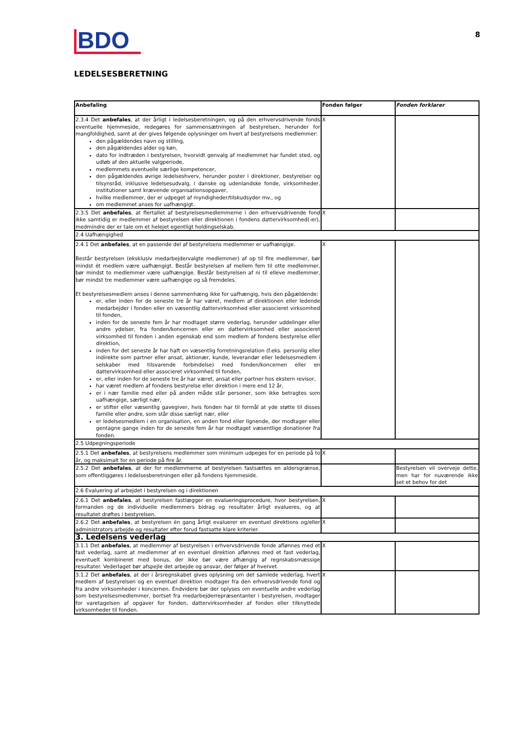BDO 8
LEDELSESBERETNING
| Anbefaling | Fonden følger | Fonden forklarer |
| --- | --- | --- |
| 2.3.4 Det anbefales , at der årligt i ledelsesberetningen, og på den erhvervsdrivende fonds eventuelle hjemmeside, redegøres for sammensætningen af bestyrelsen, herunder for mangfoldighed, samt at der gives følgende oplysninger om hvert af bestyrelsens medlemmer: den pågældendes navn og stilling, den pågældendes alder og køn, dato for indtræden i bestyrelsen, hvorvidt genvalg af medlemmet har fundet sted, og udløb af den aktuelle valgperiode, medlemmets eventuelle særlige kompetencer, den pågældendes øvrige ledelseshverv, herunder poster i direktioner, bestyrelser og tilsynsråd, inklusive ledelsesudvalg, i danske og udenlandske fonde, virksomheder, institutioner samt krævende organisationsopgaver, hvilke medlemmer, der er udpeget af myndigheder/tilskudsyder mv., og om medlemmet anses for uafhængigt. | X | |
| 2.3.5 Det anbefales , at flertallet af bestyrelsesmedlemmerne i den erhvervsdrivende fond ikke samtidig er medlemmer af bestyrelsen eller direktionen i fondens dattervirksomhed(-er), medmindre der er tale om et helejet egentligt holdingselskab. | X | |
| 2.4 Uafhængighed | | |
| 2.4.1 Det anbefales , at en passende del af bestyrelsens medlemmer er uafhængige. Består bestyrelsen (eksklusiv medarbejdervalgte medlemmer) af op til fire medlemmer, bør mindst ét medlem være uafhængigt. Består bestyrelsen af mellem fem til otte medlemmer, bør mindst to medlemmer være uafhængige. Består bestyrelsen af ni til elleve medlemmer, bør mindst tre medlemmer være uafhængige og så fremdeles. Et bestyrelsesmedlem anses i denne sammenhæng ikke for uafhængig, hvis den pågældende: er, eller inden for de seneste tre år har været, medlem af direktionen eller ledende medarbejder i fonden eller en væsentlig dattervirksomhed eller associeret virksomhed til fonden, inden for de seneste fem år har modtaget større vederlag, herunder uddelinger eller andre ydelser, fra fonden/koncernen eller en dattervirksomhed eller associeret virksomhed til fonden i anden egenskab end som medlem af fondens bestyrelse eller direktion, inden for det seneste år har haft en væsentlig forretningsrelation (f.eks. personlig eller indirekte som partner eller ansat, aktionær, kunde, leverandør eller ledelsesmedlem i selskaber med tilsvarende forbindelse) med fonden/koncernen eller en dattervirksomhed eller associeret virksomhed til fonden, er, eller inden for de seneste tre år har været, ansat eller partner hos ekstern revisor, har været medlem af fondens bestyrelse eller direktion i mere end 12 år, er i nær familie med eller på anden måde står personer, som ikke betragtes som uafhængige, særligt nær, er stifter eller væsentlig gavegiver, hvis fonden har til formål at yde støtte til disses familie eller andre, som står disse særligt nær, eller er ledelsesmedlem i en organisation, en anden fond eller lignende, der modtager eller gentagne gange inden for de seneste fem år har modtaget væsentlige donationer fra fonden. | X | |
| 2.5 Udpegningsperiode | | |
| 2.5.1 Det anbefales , at bestyrelsens medlemmer som minimum udpeges for en periode på to år, og maksimalt for en periode på fire år. | X | |
| 2.5.2 Det anbefales , at der for medlemmerne af bestyrelsen fastsættes en aldersgrænse, som offentliggøres i ledelsesberetningen eller på fondens hjemmeside. | | Bestyrelsen vil overveje dette, men har for nuværende ikke set et behov for det |
| 2.6 Evaluering af arbejdet i bestyrelsen og i direktionen | | |
| 2.6.1 Det anbefales , at bestyrelsen fastlægger en evalueringsprocedure, hvor bestyrelsen, formanden og de individuelle medlemmers bidrag og resultater årligt evalueres, og at resultatet drøftes i bestyrelsen. | X | |
| 2.6.2 Det anbefales , at bestyrelsen én gang årligt evaluerer en eventuel direktions og/eller administrators arbejde og resultater efter forud fastsatte klare kriterier. | X | |
| 3. Ledelsens vederlag | | |
| 3.1.1 Det anbefales , at medlemmer af bestyrelsen i erhvervsdrivende fonde aflønnes med et fast vederlag, samt at medlemmer af en eventuel direktion aflønnes med et fast vederlag, eventuelt kombineret med bonus, der ikke bør være afhængig af regnskabsmæssige resultater. Vederlaget bør afspejle det arbejde og ansvar, der følger af hvervet. | X | |
| 3.1.2 Det anbefales , at der i årsregnskabet gives oplysning om det samlede vederlag, hvert medlem af bestyrelsen og en eventuel direktion modtager fra den erhvervsdrivende fond og fra andre virksomheder i koncernen. Endvidere bør der oplyses om eventuelle andre vederlag som bestyrelsesmedlemmer, bortset fra medarbejderrepræsentanter i bestyrelsen, modtager for varetagelsen af opgaver for fonden, dattervirksomheder af fonden eller tilknyttede virksomheder til fonden. | X | |